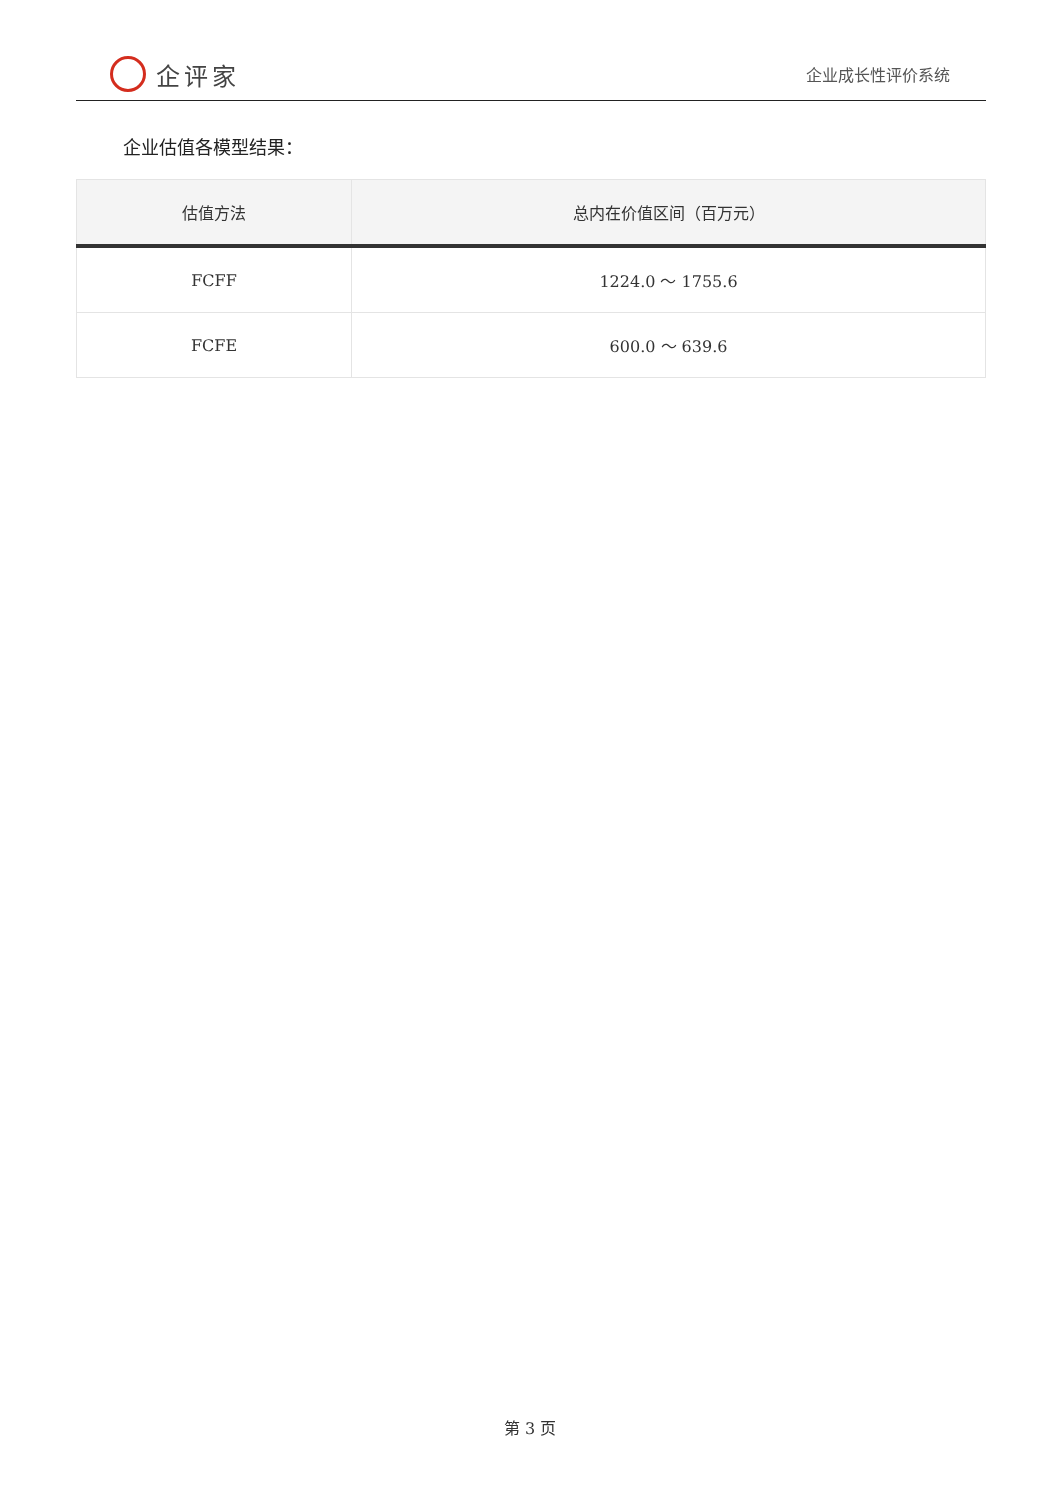企评家
企业成长性评价系统
企业估值各模型结果：
| 估值方法 | 总内在价值区间（百万元） |
| --- | --- |
| FCFF | 1224.0 ～ 1755.6 |
| FCFE | 600.0 ～ 639.6 |
第 3 页